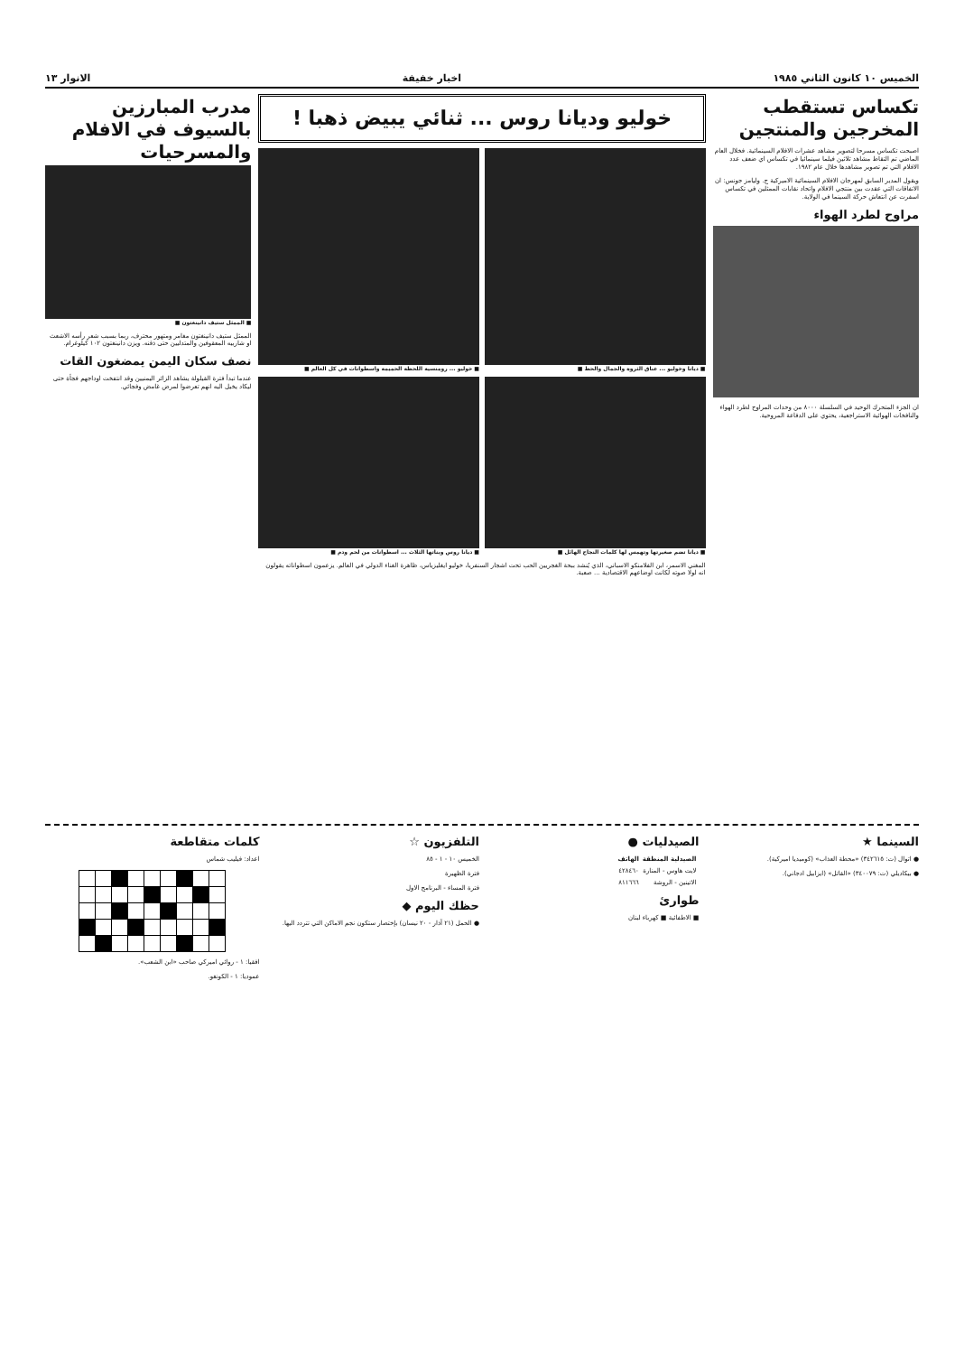الخميس ١٠ كانون الثاني ١٩٨٥ اخبار خفيفة الانوار ١٣
تكساس تستقطب المخرجين والمنتجين
اصبحت تكساس مسرحا لتصوير مشاهد عشرات الافلام السينمائية. فخلال العام الماضي تم التقاط مشاهد ثلاثين فيلما سينمائيا في تكساس اي ضعف عدد الافلام التي تم تصوير مشاهدها خلال عام ١٩٨٢.
ويقول المدير السابق لمهرجان الافلام السينمائية الاميركية ج. وليامز جونس: ان الاتفاقات التي عقدت بين منتجي الافلام واتحاد نقابات الممثلين في تكساس اسفرت عن انتعاش حركة السينما في الولاية.
مراوح لطرد الهواء
ان الجزء المتحرك الوحيد في السلسلة ٨٠٠٠ من وحدات المراوح لطرد الهواء والنافخات الهوائية الاستراجعية، يحتوي على الدفاعة المروحية.
خوليو وديانا روس ... ثنائي يبيض ذهبا !
■ ديانا وخوليو ... عناق الثروة والجمال والحظ ■
■ خوليو ... رومنسية اللحظة الحميمة واسطوانات في كل العالم ■
■ ديانا تضم صغيرتها وتهمس لها كلمات النجاح الهائل ■
■ ديانا روس وبناتها الثلاث ... اسطوانات من لحم ودم ■
المغني الاسمر، ابن الفلامنكو الاسباني، الذي يُنشد ببحة الغجريين الحب تحت اشجار السنفريا، خوليو ايغليزياس، ظاهرة الغناء الدولي في العالم. يزعمون اسطواناته يقولون انه لولا صوته لكانت اوضاعهم الاقتصادية ... صعبة.
مدرب المبارزين بالسيوف في الافلام والمسرحيات
■ الممثل ستيف دانينغتون ■
الممثل ستيف دانينغتون مغامر ومتهور محترف، ربما بسبب شعر رأسه الاشعث او شاربيه المعقوفين والمتدليين حتى ذقنه. ويزن دانينغتون ١٠٢ كيلوغرام.
نصف سكان اليمن يمضغون القات
عندما تبدأ فترة القيلولة يشاهد الزائر اليمنيين وقد انتفخت اوداجهم فجأة حتى ليكاد يخيل اليه انهم تعرضوا لمرض غامض وفجائي.
السينما ★
● اتوال (ت: ٣٤٢٦١٥) «محطة العذاب» (كوميديا اميركية).
● بيكاديلي (ت: ٣٤٠٠٧٩) «القاتل» (ايزابيل ادجاني).
الصيدليات ●
| الصيدلية المنطقة | الهاتف |
| --- | --- |
| لايت هاوس - المنارة | ٤٢٨٤٦٠ |
| الاتينين - الروشة | ٨١١٦٦٦ |
طوارئ
■ الاطفائية ■ كهرباء لبنان
التلفزيون ☆
الخميس ١٠ - ١ - ٨٥
فترة الظهيرة
فترة المساء - البرنامج الاول
حظك اليوم ◆
● الحمل (٢١ آذار - ٢٠ نيسان) بإختصار ستكون نجم الاماكن التي تتردد اليها.
كلمات متقاطعة
اعداد: فيليب شماس
افقيا: ١ - روائي اميركي صاحب «ابن الشعب».
عموديا: ١ - الكونغو.